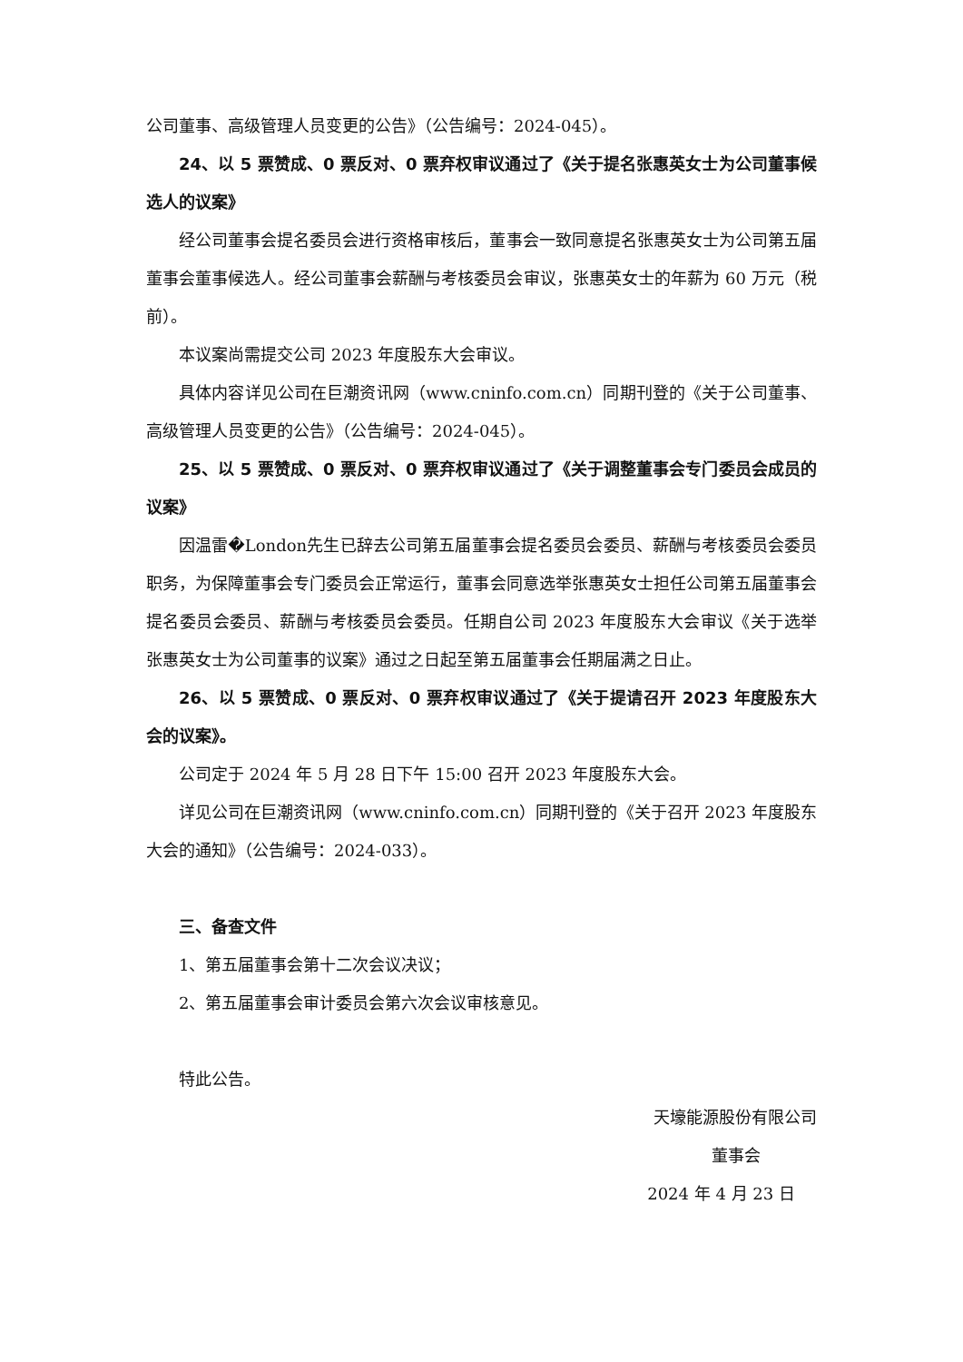公司董事、高级管理人员变更的公告》（公告编号：2024-045）。
24、以 5 票赞成、0 票反对、0 票弃权审议通过了《关于提名张惠英女士为公司董事候选人的议案》
经公司董事会提名委员会进行资格审核后，董事会一致同意提名张惠英女士为公司第五届董事会董事候选人。经公司董事会薪酬与考核委员会审议，张惠英女士的年薪为 60 万元（税前）。
本议案尚需提交公司 2023 年度股东大会审议。
具体内容详见公司在巨潮资讯网（www.cninfo.com.cn）同期刊登的《关于公司董事、高级管理人员变更的公告》（公告编号：2024-045）。
25、以 5 票赞成、0 票反对、0 票弃权审议通过了《关于调整董事会专门委员会成员的议案》
因温雷�London先生已辞去公司第五届董事会提名委员会委员、薪酬与考核委员会委员职务，为保障董事会专门委员会正常运行，董事会同意选举张惠英女士担任公司第五届董事会提名委员会委员、薪酬与考核委员会委员。任期自公司 2023 年度股东大会审议《关于选举张惠英女士为公司董事的议案》通过之日起至第五届董事会任期届满之日止。
26、以 5 票赞成、0 票反对、0 票弃权审议通过了《关于提请召开 2023 年度股东大会的议案》。
公司定于 2024 年 5 月 28 日下午 15:00 召开 2023 年度股东大会。
详见公司在巨潮资讯网（www.cninfo.com.cn）同期刊登的《关于召开 2023 年度股东大会的通知》（公告编号：2024-033）。
三、备查文件
1、第五届董事会第十二次会议决议；
2、第五届董事会审计委员会第六次会议审核意见。
特此公告。
天壕能源股份有限公司
董事会
2024 年 4 月 23 日